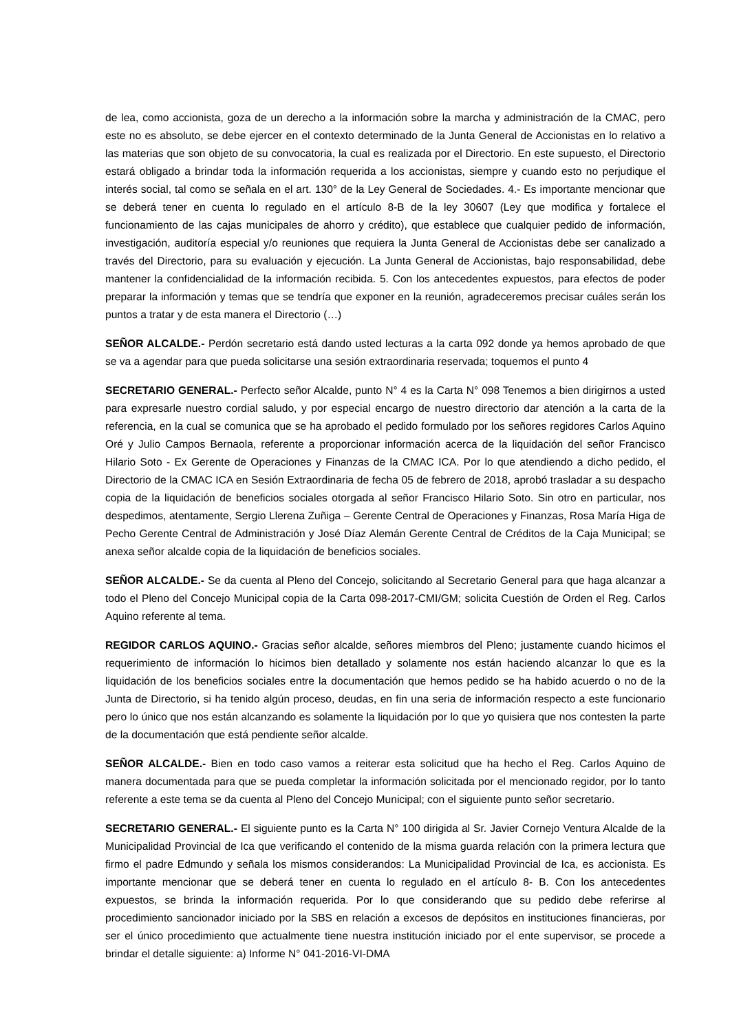de lea, como accionista, goza de un derecho a la información sobre la marcha y administración de la CMAC, pero este no es absoluto, se debe ejercer en el contexto determinado de la Junta General de Accionistas en lo relativo a las materias que son objeto de su convocatoria, la cual es realizada por el Directorio. En este supuesto, el Directorio estará obligado a brindar toda la información requerida a los accionistas, siempre y cuando esto no perjudique el interés social, tal como se señala en el art. 130° de la Ley General de Sociedades. 4.- Es importante mencionar que se deberá tener en cuenta lo regulado en el artículo 8-B de la ley 30607 (Ley que modifica y fortalece el funcionamiento de las cajas municipales de ahorro y crédito), que establece que cualquier pedido de información, investigación, auditoría especial y/o reuniones que requiera la Junta General de Accionistas debe ser canalizado a través del Directorio, para su evaluación y ejecución. La Junta General de Accionistas, bajo responsabilidad, debe mantener la confidencialidad de la información recibida. 5. Con los antecedentes expuestos, para efectos de poder preparar la información y temas que se tendría que exponer en la reunión, agradeceremos precisar cuáles serán los puntos a tratar y de esta manera el Directorio (…)
SEÑOR ALCALDE.- Perdón secretario está dando usted lecturas a la carta 092 donde ya hemos aprobado de que se va a agendar para que pueda solicitarse una sesión extraordinaria reservada; toquemos el punto 4
SECRETARIO GENERAL.- Perfecto señor Alcalde, punto N° 4 es la Carta N° 098 Tenemos a bien dirigirnos a usted para expresarle nuestro cordial saludo, y por especial encargo de nuestro directorio dar atención a la carta de la referencia, en la cual se comunica que se ha aprobado el pedido formulado por los señores regidores Carlos Aquino Oré y Julio Campos Bernaola, referente a proporcionar información acerca de la liquidación del señor Francisco Hilario Soto - Ex Gerente de Operaciones y Finanzas de la CMAC ICA. Por lo que atendiendo a dicho pedido, el Directorio de la CMAC ICA en Sesión Extraordinaria de fecha 05 de febrero de 2018, aprobó trasladar a su despacho copia de la liquidación de beneficios sociales otorgada al señor Francisco Hilario Soto. Sin otro en particular, nos despedimos, atentamente, Sergio Llerena Zuñiga – Gerente Central de Operaciones y Finanzas, Rosa María Higa de Pecho Gerente Central de Administración y José Díaz Alemán Gerente Central de Créditos de la Caja Municipal; se anexa señor alcalde copia de la liquidación de beneficios sociales.
SEÑOR ALCALDE.- Se da cuenta al Pleno del Concejo, solicitando al Secretario General para que haga alcanzar a todo el Pleno del Concejo Municipal copia de la Carta 098-2017-CMI/GM; solicita Cuestión de Orden el Reg. Carlos Aquino referente al tema.
REGIDOR CARLOS AQUINO.- Gracias señor alcalde, señores miembros del Pleno; justamente cuando hicimos el requerimiento de información lo hicimos bien detallado y solamente nos están haciendo alcanzar lo que es la liquidación de los beneficios sociales entre la documentación que hemos pedido se ha habido acuerdo o no de la Junta de Directorio, si ha tenido algún proceso, deudas, en fin una seria de información respecto a este funcionario pero lo único que nos están alcanzando es solamente la liquidación por lo que yo quisiera que nos contesten la parte de la documentación que está pendiente señor alcalde.
SEÑOR ALCALDE.- Bien en todo caso vamos a reiterar esta solicitud que ha hecho el Reg. Carlos Aquino de manera documentada para que se pueda completar la información solicitada por el mencionado regidor, por lo tanto referente a este tema se da cuenta al Pleno del Concejo Municipal; con el siguiente punto señor secretario.
SECRETARIO GENERAL.- El siguiente punto es la Carta N° 100 dirigida al Sr. Javier Cornejo Ventura Alcalde de la Municipalidad Provincial de Ica que verificando el contenido de la misma guarda relación con la primera lectura que firmo el padre Edmundo y señala los mismos considerandos: La Municipalidad Provincial de Ica, es accionista. Es importante mencionar que se deberá tener en cuenta lo regulado en el artículo 8- B. Con los antecedentes expuestos, se brinda la información requerida. Por lo que considerando que su pedido debe referirse al procedimiento sancionador iniciado por la SBS en relación a excesos de depósitos en instituciones financieras, por ser el único procedimiento que actualmente tiene nuestra institución iniciado por el ente supervisor, se procede a brindar el detalle siguiente: a) Informe N° 041-2016-VI-DMA